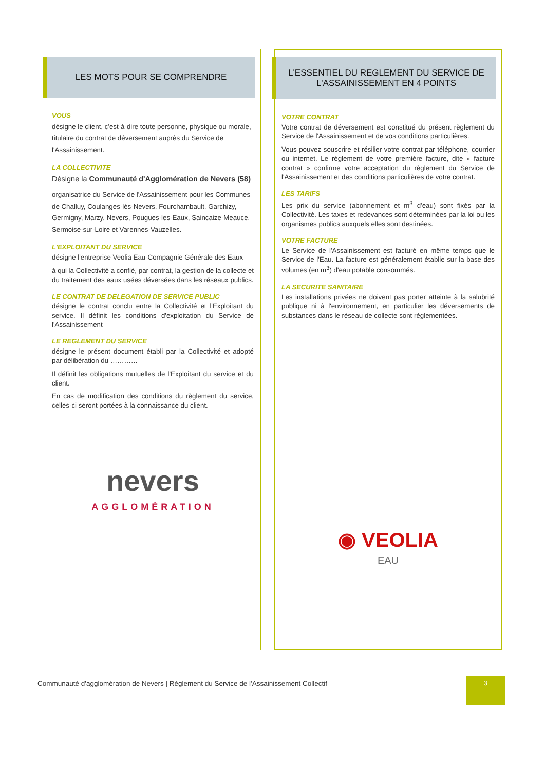LES MOTS POUR SE COMPRENDRE
VOUS
désigne le client, c'est-à-dire toute personne, physique ou morale, titulaire du contrat de déversement auprès du Service de l'Assainissement.
LA COLLECTIVITE
Désigne la Communauté d'Agglomération de Nevers (58)
organisatrice du Service de l'Assainissement pour les Communes de Challuy, Coulanges-lès-Nevers, Fourchambault, Garchizy, Germigny, Marzy, Nevers, Pougues-les-Eaux, Saincaize-Meauce, Sermoise-sur-Loire et Varennes-Vauzelles.
L'EXPLOITANT DU SERVICE
désigne l'entreprise Veolia Eau-Compagnie Générale des Eaux
à qui la Collectivité a confié, par contrat, la gestion de la collecte et du traitement des eaux usées déversées dans les réseaux publics.
LE CONTRAT DE DELEGATION DE SERVICE PUBLIC
désigne le contrat conclu entre la Collectivité et l'Exploitant du service. Il définit les conditions d'exploitation du Service de l'Assainissement
LE REGLEMENT DU SERVICE
désigne le présent document établi par la Collectivité et adopté par délibération du …………
Il définit les obligations mutuelles de l'Exploitant du service et du client.
En cas de modification des conditions du règlement du service, celles-ci seront portées à la connaissance du client.
nevers
AGGLOMÉRATION
L'ESSENTIEL DU REGLEMENT DU SERVICE DE L'ASSAINISSEMENT EN 4 POINTS
VOTRE CONTRAT
Votre contrat de déversement est constitué du présent règlement du Service de l'Assainissement et de vos conditions particulières.
Vous pouvez souscrire et résilier votre contrat par téléphone, courrier ou internet. Le règlement de votre première facture, dite « facture contrat » confirme votre acceptation du règlement du Service de l'Assainissement et des conditions particulières de votre contrat.
LES TARIFS
Les prix du service (abonnement et m<sup>3</sup> d'eau) sont fixés par la Collectivité. Les taxes et redevances sont déterminées par la loi ou les organismes publics auxquels elles sont destinées.
VOTRE FACTURE
Le Service de l'Assainissement est facturé en même temps que le Service de l'Eau. La facture est généralement établie sur la base des volumes (en m<sup>3</sup>) d'eau potable consommés.
LA SECURITE SANITAIRE
Les installations privées ne doivent pas porter atteinte à la salubrité publique ni à l'environnement, en particulier les déversements de substances dans le réseau de collecte sont réglementées.
◉ VEOLIA
EAU
Communauté d'agglomération de Nevers | Règlement du Service de l'Assainissement Collectif 3